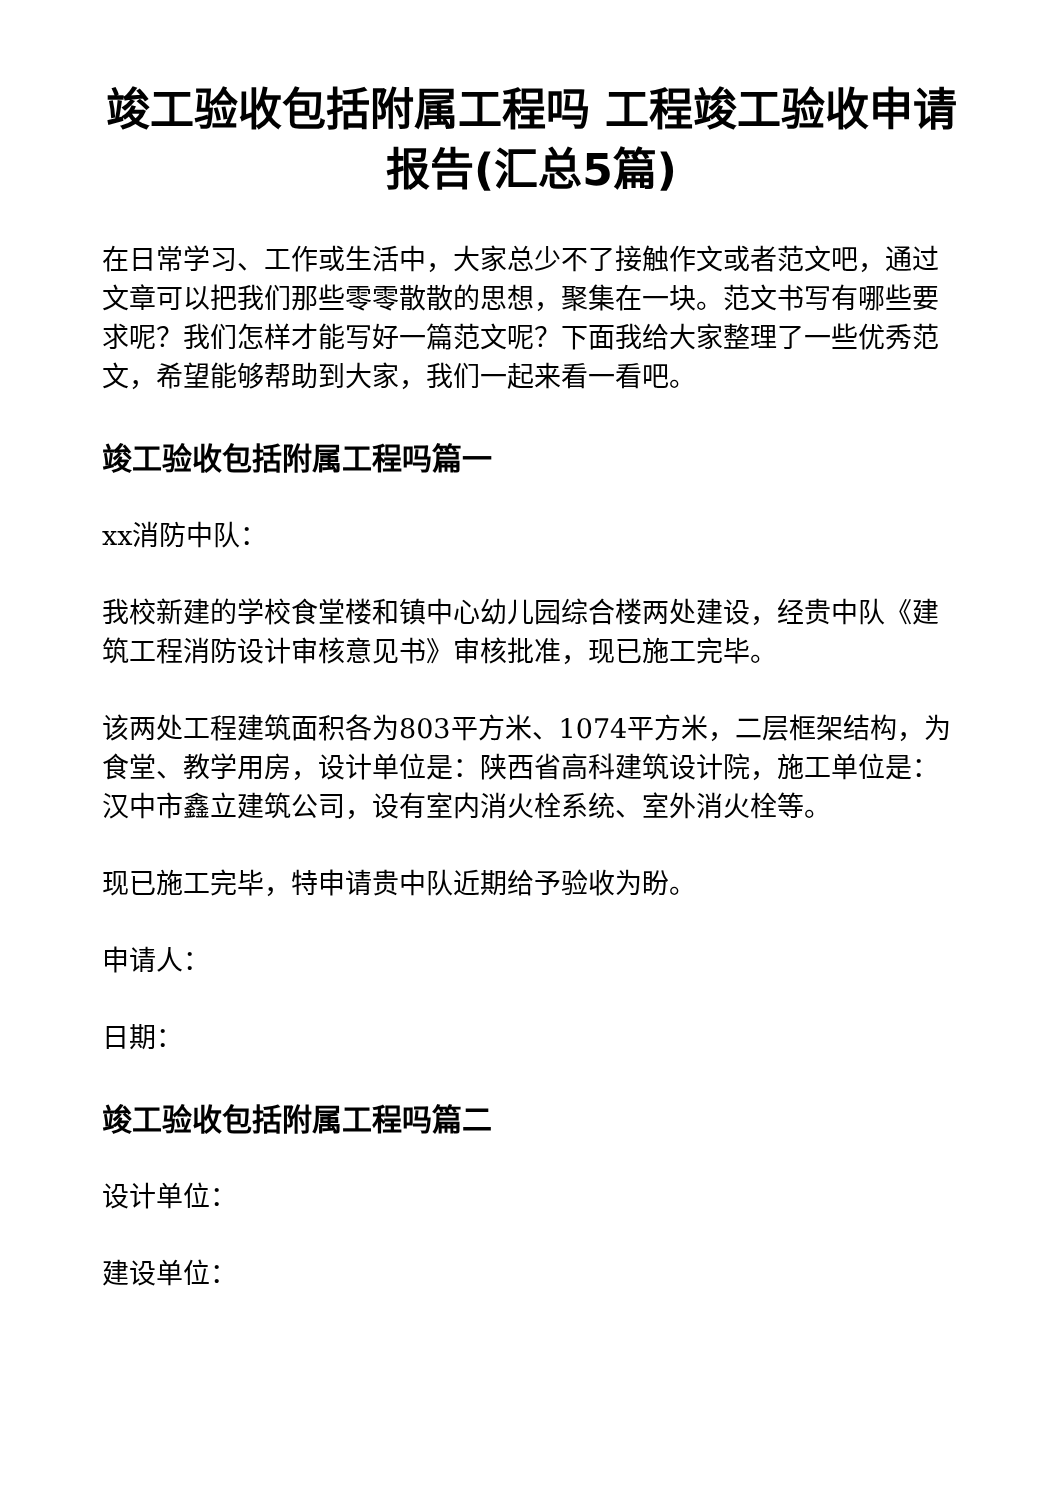竣工验收包括附属工程吗 工程竣工验收申请报告(汇总5篇)
在日常学习、工作或生活中，大家总少不了接触作文或者范文吧，通过文章可以把我们那些零零散散的思想，聚集在一块。范文书写有哪些要求呢？我们怎样才能写好一篇范文呢？下面我给大家整理了一些优秀范文，希望能够帮助到大家，我们一起来看一看吧。
竣工验收包括附属工程吗篇一
xx消防中队：
我校新建的学校食堂楼和镇中心幼儿园综合楼两处建设，经贵中队《建筑工程消防设计审核意见书》审核批准，现已施工完毕。
该两处工程建筑面积各为803平方米、1074平方米，二层框架结构，为食堂、教学用房，设计单位是：陕西省高科建筑设计院，施工单位是：汉中市鑫立建筑公司，设有室内消火栓系统、室外消火栓等。
现已施工完毕，特申请贵中队近期给予验收为盼。
申请人：
日期：
竣工验收包括附属工程吗篇二
设计单位：
建设单位：